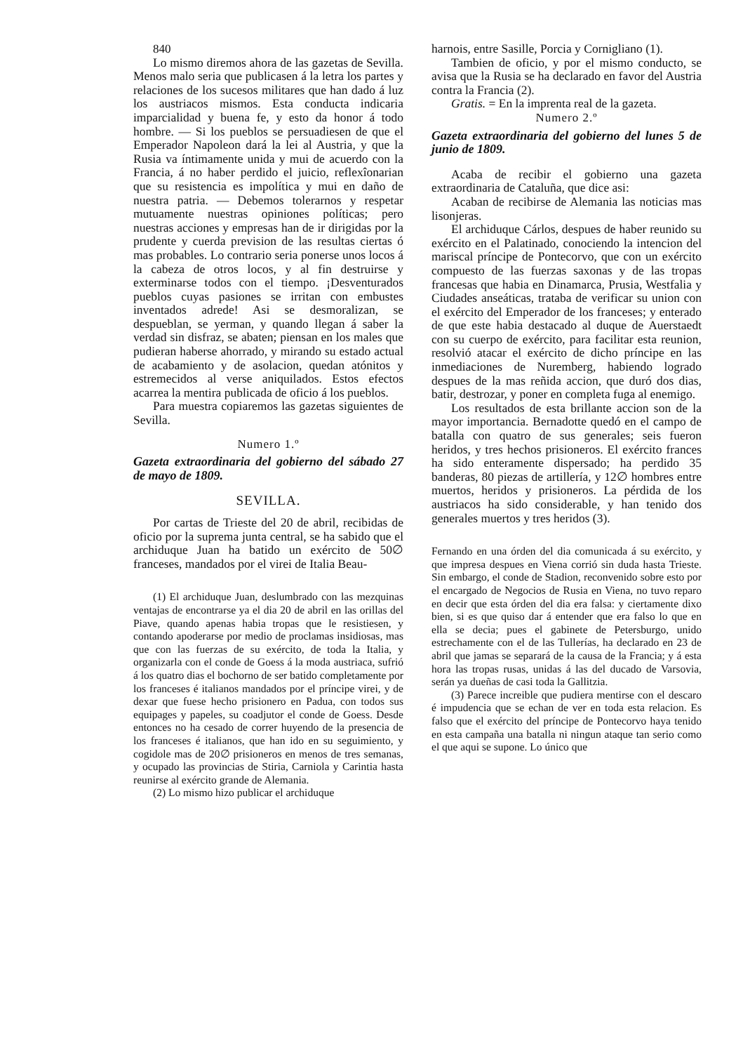840
Lo mismo diremos ahora de las gazetas de Sevilla. Menos malo seria que publicasen á la letra los partes y relaciones de los sucesos militares que han dado á luz los austriacos mismos. Esta conducta indicaria imparcialidad y buena fe, y esto da honor á todo hombre. — Si los pueblos se persuadiesen de que el Emperador Napoleon dará la lei al Austria, y que la Rusia va íntimamente unida y mui de acuerdo con la Francia, á no haber perdido el juicio, reflexîonarian que su resistencia es impolítica y mui en daño de nuestra patria. — Debemos tolerarnos y respetar mutuamente nuestras opiniones políticas; pero nuestras acciones y empresas han de ir dirigidas por la prudente y cuerda prevision de las resultas ciertas ó mas probables. Lo contrario seria ponerse unos locos á la cabeza de otros locos, y al fin destruirse y exterminarse todos con el tiempo. ¡Desventurados pueblos cuyas pasiones se irritan con embustes inventados adrede! Asi se desmoralizan, se despueblan, se yerman, y quando llegan á saber la verdad sin disfraz, se abaten; piensan en los males que pudieran haberse ahorrado, y mirando su estado actual de acabamiento y de asolacion, quedan atónitos y estremecidos al verse aniquilados. Estos efectos acarrea la mentira publicada de oficio á los pueblos.
Para muestra copiaremos las gazetas siguientes de Sevilla.
Numero 1.º
Gazeta extraordinaria del gobierno del sábado 27 de mayo de 1809.
SEVILLA.
Por cartas de Trieste del 20 de abril, recibidas de oficio por la suprema junta central, se ha sabido que el archiduque Juan ha batido un exército de 50∅ franceses, mandados por el virei de Italia Beau-
(1) El archiduque Juan, deslumbrado con las mezquinas ventajas de encontrarse ya el dia 20 de abril en las orillas del Piave, quando apenas habia tropas que le resistiesen, y contando apoderarse por medio de proclamas insidiosas, mas que con las fuerzas de su exército, de toda la Italia, y organizarla con el conde de Goess á la moda austriaca, sufrió á los quatro dias el bochorno de ser batido completamente por los franceses é italianos mandados por el príncipe virei, y de dexar que fuese hecho prisionero en Padua, con todos sus equipages y papeles, su coadjutor el conde de Goess. Desde entonces no ha cesado de correr huyendo de la presencia de los franceses é italianos, que han ido en su seguimiento, y cogidole mas de 20∅ prisioneros en menos de tres semanas, y ocupado las provincias de Stiria, Carniola y Carintia hasta reunirse al exército grande de Alemania.
(2) Lo mismo hizo publicar el archiduque
harnois, entre Sasille, Porcia y Cornigliano (1).
Tambien de oficio, y por el mismo conducto, se avisa que la Rusia se ha declarado en favor del Austria contra la Francia (2).
Gratis. = En la imprenta real de la gazeta.
Numero 2.º
Gazeta extraordinaria del gobierno del lunes 5 de junio de 1809.
Acaba de recibir el gobierno una gazeta extraordinaria de Cataluña, que dice asi:
Acaban de recibirse de Alemania las noticias mas lisonjeras.
El archiduque Cárlos, despues de haber reunido su exército en el Palatinado, conociendo la intencion del mariscal príncipe de Pontecorvo, que con un exército compuesto de las fuerzas saxonas y de las tropas francesas que habia en Dinamarca, Prusia, Westfalia y Ciudades anseáticas, trataba de verificar su union con el exército del Emperador de los franceses; y enterado de que este habia destacado al duque de Auerstaedt con su cuerpo de exército, para facilitar esta reunion, resolvió atacar el exército de dicho príncipe en las inmediaciones de Nuremberg, habiendo logrado despues de la mas reñida accion, que duró dos dias, batir, destrozar, y poner en completa fuga al enemigo.
Los resultados de esta brillante accion son de la mayor importancia. Bernadotte quedó en el campo de batalla con quatro de sus generales; seis fueron heridos, y tres hechos prisioneros. El exército frances ha sido enteramente dispersado; ha perdido 35 banderas, 80 piezas de artillería, y 12∅ hombres entre muertos, heridos y prisioneros. La pérdida de los austriacos ha sido considerable, y han tenido dos generales muertos y tres heridos (3).
Fernando en una órden del dia comunicada á su exército, y que impresa despues en Viena corrió sin duda hasta Trieste. Sin embargo, el conde de Stadion, reconvenido sobre esto por el encargado de Negocios de Rusia en Viena, no tuvo reparo en decir que esta órden del dia era falsa: y ciertamente dixo bien, si es que quiso dar á entender que era falso lo que en ella se decia; pues el gabinete de Petersburgo, unido estrechamente con el de las Tullerías, ha declarado en 23 de abril que jamas se separará de la causa de la Francia; y á esta hora las tropas rusas, unidas á las del ducado de Varsovia, serán ya dueñas de casi toda la Gallitzia.
(3) Parece increible que pudiera mentirse con el descaro é impudencia que se echan de ver en toda esta relacion. Es falso que el exército del príncipe de Pontecorvo haya tenido en esta campaña una batalla ni ningun ataque tan serio como el que aqui se supone. Lo único que